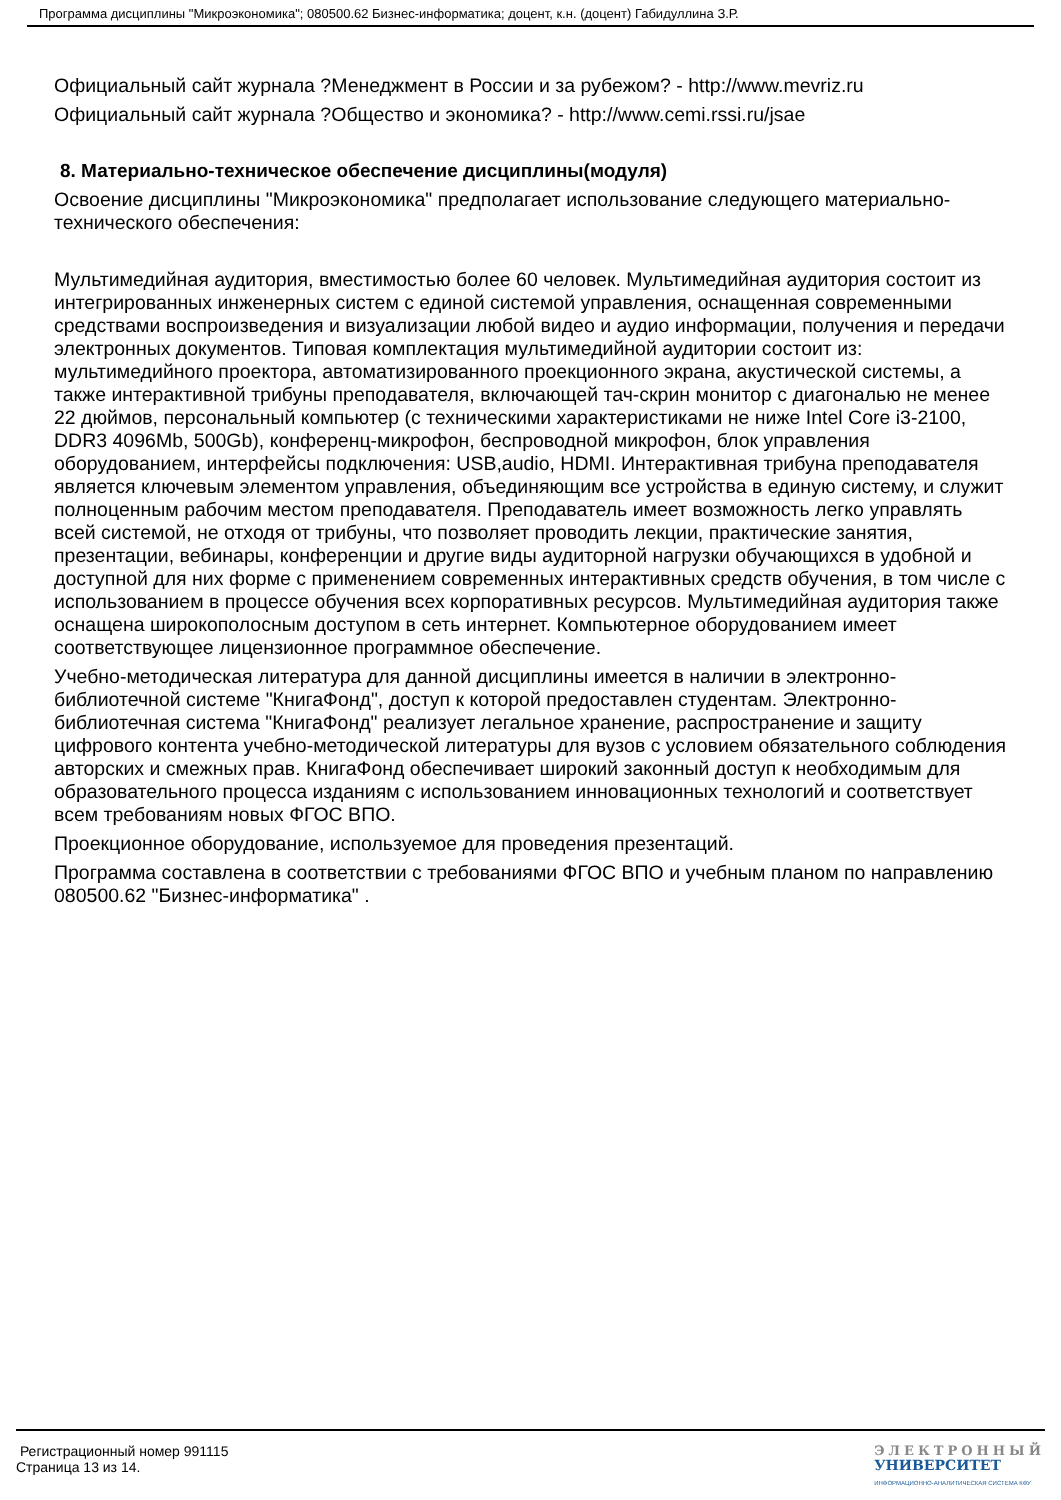Программа дисциплины "Микроэкономика"; 080500.62 Бизнес-информатика; доцент, к.н. (доцент) Габидуллина З.Р.
Официальный сайт журнала ?Менеджмент в России и за рубежом? - http://www.mevriz.ru
Официальный сайт журнала ?Общество и экономика? - http://www.cemi.rssi.ru/jsae
8. Материально-техническое обеспечение дисциплины(модуля)
Освоение дисциплины "Микроэкономика" предполагает использование следующего материально-технического обеспечения:
Мультимедийная аудитория, вместимостью более 60 человек. Мультимедийная аудитория состоит из интегрированных инженерных систем с единой системой управления, оснащенная современными средствами воспроизведения и визуализации любой видео и аудио информации, получения и передачи электронных документов. Типовая комплектация мультимедийной аудитории состоит из: мультимедийного проектора, автоматизированного проекционного экрана, акустической системы, а также интерактивной трибуны преподавателя, включающей тач-скрин монитор с диагональю не менее 22 дюймов, персональный компьютер (с техническими характеристиками не ниже Intel Core i3-2100, DDR3 4096Mb, 500Gb), конференц-микрофон, беспроводной микрофон, блок управления оборудованием, интерфейсы подключения: USB,audio, HDMI. Интерактивная трибуна преподавателя является ключевым элементом управления, объединяющим все устройства в единую систему, и служит полноценным рабочим местом преподавателя. Преподаватель имеет возможность легко управлять всей системой, не отходя от трибуны, что позволяет проводить лекции, практические занятия, презентации, вебинары, конференции и другие виды аудиторной нагрузки обучающихся в удобной и доступной для них форме с применением современных интерактивных средств обучения, в том числе с использованием в процессе обучения всех корпоративных ресурсов. Мультимедийная аудитория также оснащена широкополосным доступом в сеть интернет. Компьютерное оборудованием имеет соответствующее лицензионное программное обеспечение.
Учебно-методическая литература для данной дисциплины имеется в наличии в электронно-библиотечной системе "КнигаФонд", доступ к которой предоставлен студентам. Электронно-библиотечная система "КнигаФонд" реализует легальное хранение, распространение и защиту цифрового контента учебно-методической литературы для вузов с условием обязательного соблюдения авторских и смежных прав. КнигаФонд обеспечивает широкий законный доступ к необходимым для образовательного процесса изданиям с использованием инновационных технологий и соответствует всем требованиям новых ФГОС ВПО.
Проекционное оборудование, используемое для проведения презентаций.
Программа составлена в соответствии с требованиями ФГОС ВПО и учебным планом по направлению 080500.62 "Бизнес-информатика" .
Регистрационный номер 991115
Страница 13 из 14.
ЭЛЕКТРОННЫЙ
УНИВЕРСИТЕТ
ИНФОРМАЦИОННО-АНАЛИТИЧЕСКАЯ СИСТЕМА КФУ